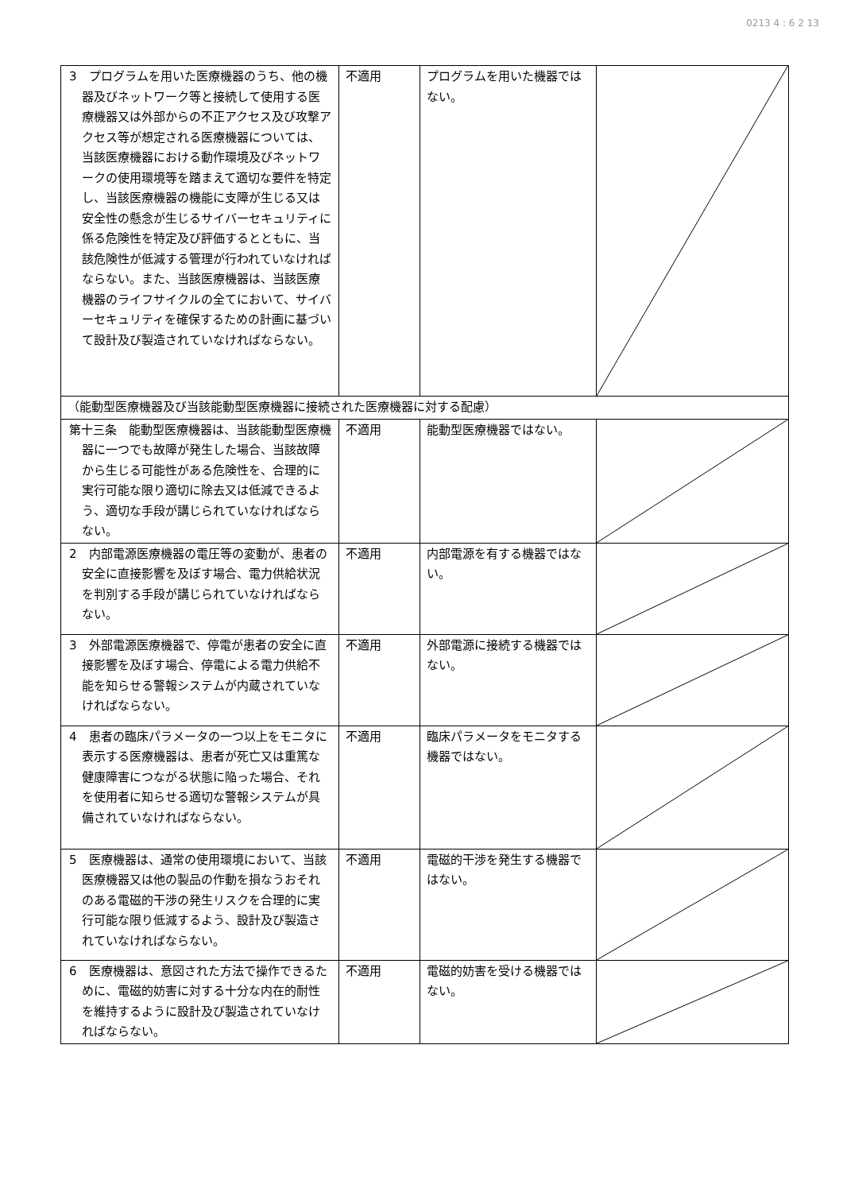0213 4 : 6 2 13
| 3 プログラムを用いた医療機器のうち、他の機器及びネットワーク等と接続して使用する医療機器又は外部からの不正アクセス及び攻撃アクセス等が想定される医療機器については、当該医療機器における動作環境及びネットワークの使用環境等を踏まえて適切な要件を特定し、当該医療機器の機能に支障が生じる又は安全性の懸念が生じるサイバーセキュリティに係る危険性を特定及び評価するとともに、当該危険性が低減する管理が行われていなければならない。また、当該医療機器は、当該医療機器のライフサイクルの全てにおいて、サイバーセキュリティを確保するための計画に基づいて設計及び製造されていなければならない。 | 不適用 | プログラムを用いた機器ではない。 | |
| （能動型医療機器及び当該能動型医療機器に接続された医療機器に対する配慮） | | | |
| 第十三条 能動型医療機器は、当該能動型医療機器に一つでも故障が発生した場合、当該故障から生じる可能性がある危険性を、合理的に実行可能な限り適切に除去又は低減できるよう、適切な手段が講じられていなければならない。 | 不適用 | 能動型医療機器ではない。 | |
| 2 内部電源医療機器の電圧等の変動が、患者の安全に直接影響を及ぼす場合、電力供給状況を判別する手段が講じられていなければならない。 | 不適用 | 内部電源を有する機器ではない。 | |
| 3 外部電源医療機器で、停電が患者の安全に直接影響を及ぼす場合、停電による電力供給不能を知らせる警報システムが内蔵されていなければならない。 | 不適用 | 外部電源に接続する機器ではない。 | |
| 4 患者の臨床パラメータの一つ以上をモニタに表示する医療機器は、患者が死亡又は重篤な健康障害につながる状態に陥った場合、それを使用者に知らせる適切な警報システムが具備されていなければならない。 | 不適用 | 臨床パラメータをモニタする機器ではない。 | |
| 5 医療機器は、通常の使用環境において、当該医療機器又は他の製品の作動を損なうおそれのある電磁的干渉の発生リスクを合理的に実行可能な限り低減するよう、設計及び製造されていなければならない。 | 不適用 | 電磁的干渉を発生する機器ではない。 | |
| 6 医療機器は、意図された方法で操作できるために、電磁的妨害に対する十分な内在的耐性を維持するように設計及び製造されていなければならない。 | 不適用 | 電磁的妨害を受ける機器ではない。 | |